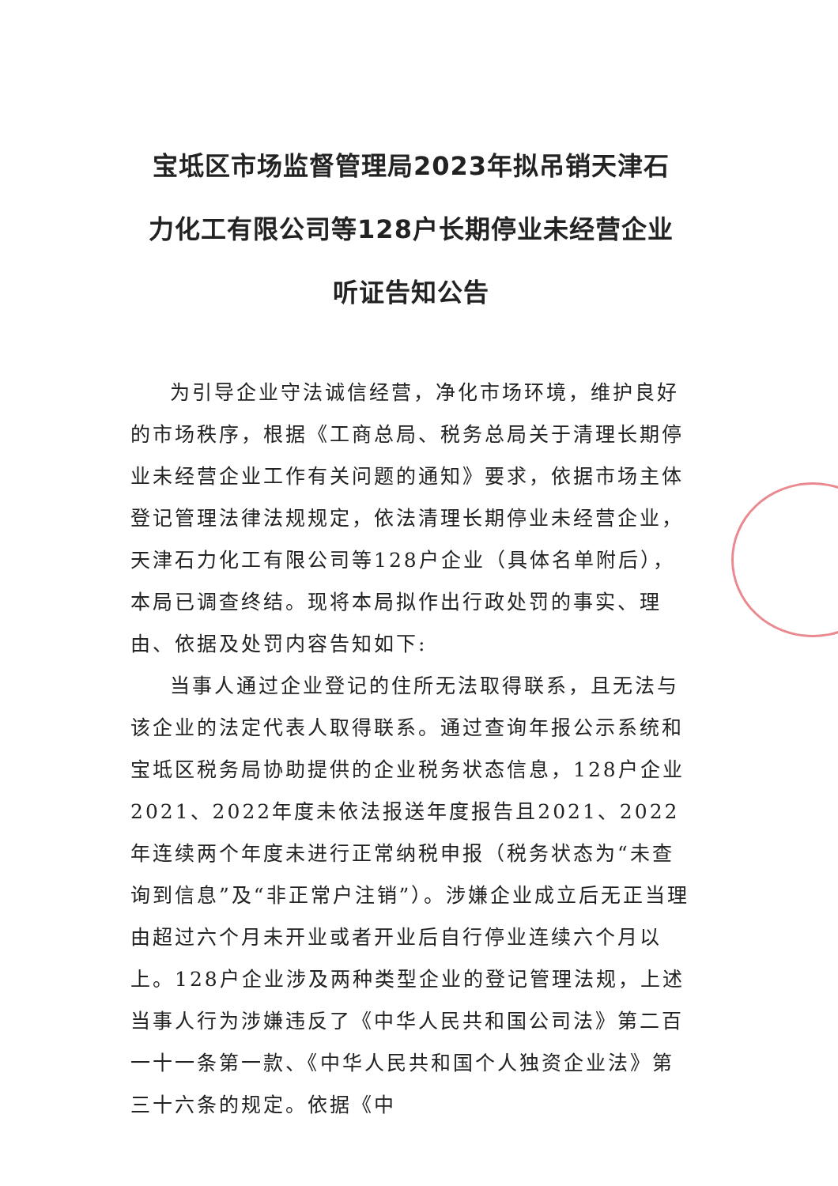宝坻区市场监督管理局2023年拟吊销天津石力化工有限公司等128户长期停业未经营企业听证告知公告
为引导企业守法诚信经营，净化市场环境，维护良好的市场秩序，根据《工商总局、税务总局关于清理长期停业未经营企业工作有关问题的通知》要求，依据市场主体登记管理法律法规规定，依法清理长期停业未经营企业，天津石力化工有限公司等128户企业（具体名单附后），本局已调查终结。现将本局拟作出行政处罚的事实、理由、依据及处罚内容告知如下:
当事人通过企业登记的住所无法取得联系，且无法与该企业的法定代表人取得联系。通过查询年报公示系统和宝坻区税务局协助提供的企业税务状态信息，128户企业2021、2022年度未依法报送年度报告且2021、2022年连续两个年度未进行正常纳税申报（税务状态为“未查询到信息”及“非正常户注销”）。涉嫌企业成立后无正当理由超过六个月未开业或者开业后自行停业连续六个月以上。128户企业涉及两种类型企业的登记管理法规，上述当事人行为涉嫌违反了《中华人民共和国公司法》第二百一十一条第一款、《中华人民共和国个人独资企业法》第三十六条的规定。依据《中